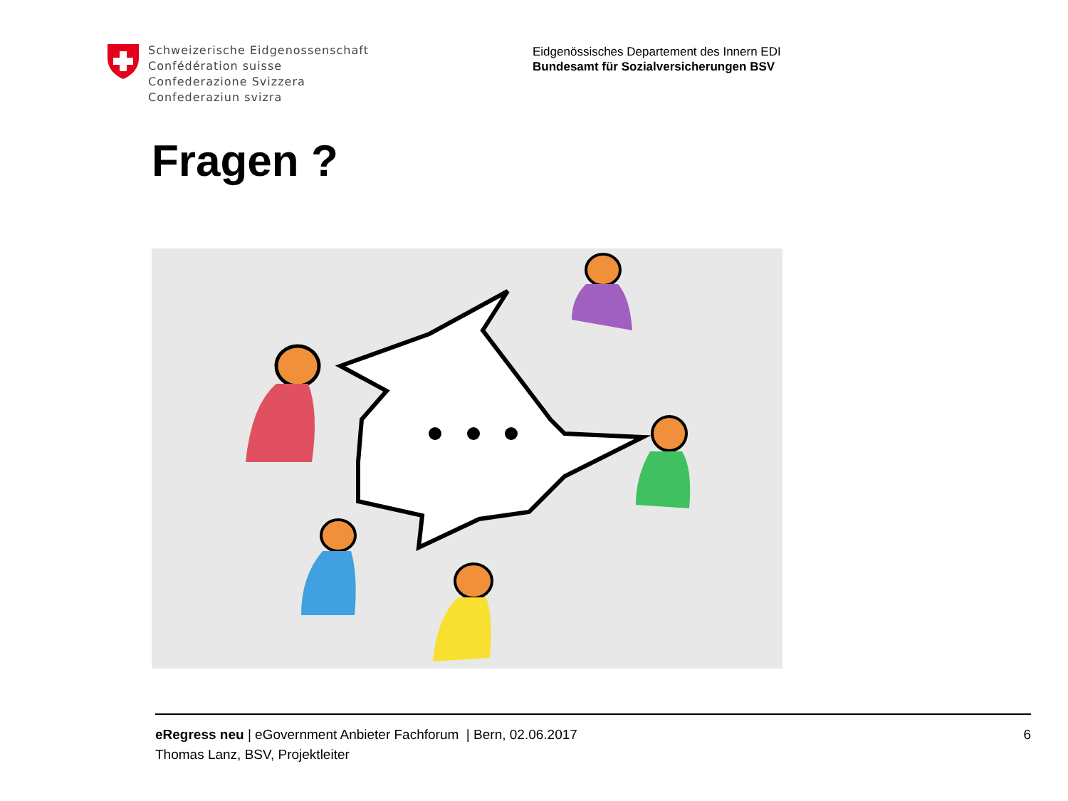Schweizerische Eidgenossenschaft
Confédération suisse
Confederazione Svizzera
Confederaziun svizra
Eidgenössisches Departement des Innern EDI
Bundesamt für Sozialversicherungen BSV
Fragen ?
eRegress neu | eGovernment Anbieter Fachforum | Bern, 02.06.2017
Thomas Lanz, BSV, Projektleiter
6